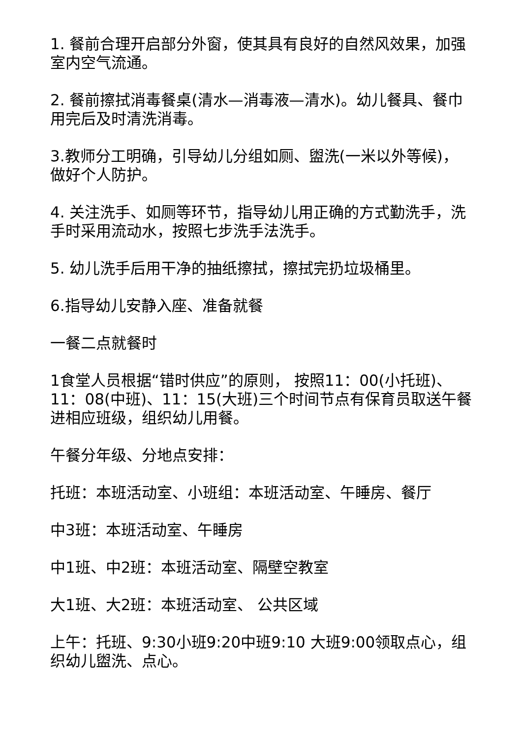1. 餐前合理开启部分外窗，使其具有良好的自然风效果，加强室内空气流通。
2. 餐前擦拭消毒餐桌(清水—消毒液—清水)。幼儿餐具、餐巾用完后及时清洗消毒。
3.教师分工明确，引导幼儿分组如厕、盥洗(一米以外等候)，做好个人防护。
4. 关注洗手、如厕等环节，指导幼儿用正确的方式勤洗手，洗手时采用流动水，按照七步洗手法洗手。
5. 幼儿洗手后用干净的抽纸擦拭，擦拭完扔垃圾桶里。
6.指导幼儿安静入座、准备就餐
一餐二点就餐时
1食堂人员根据“错时供应”的原则， 按照11：00(小托班)、11：08(中班)、11：15(大班)三个时间节点有保育员取送午餐进相应班级，组织幼儿用餐。
午餐分年级、分地点安排：
托班：本班活动室、小班组：本班活动室、午睡房、餐厅
中3班：本班活动室、午睡房
中1班、中2班：本班活动室、隔壁空教室
大1班、大2班：本班活动室、 公共区域
上午：托班、9:30小班9:20中班9:10 大班9:00领取点心，组织幼儿盥洗、点心。